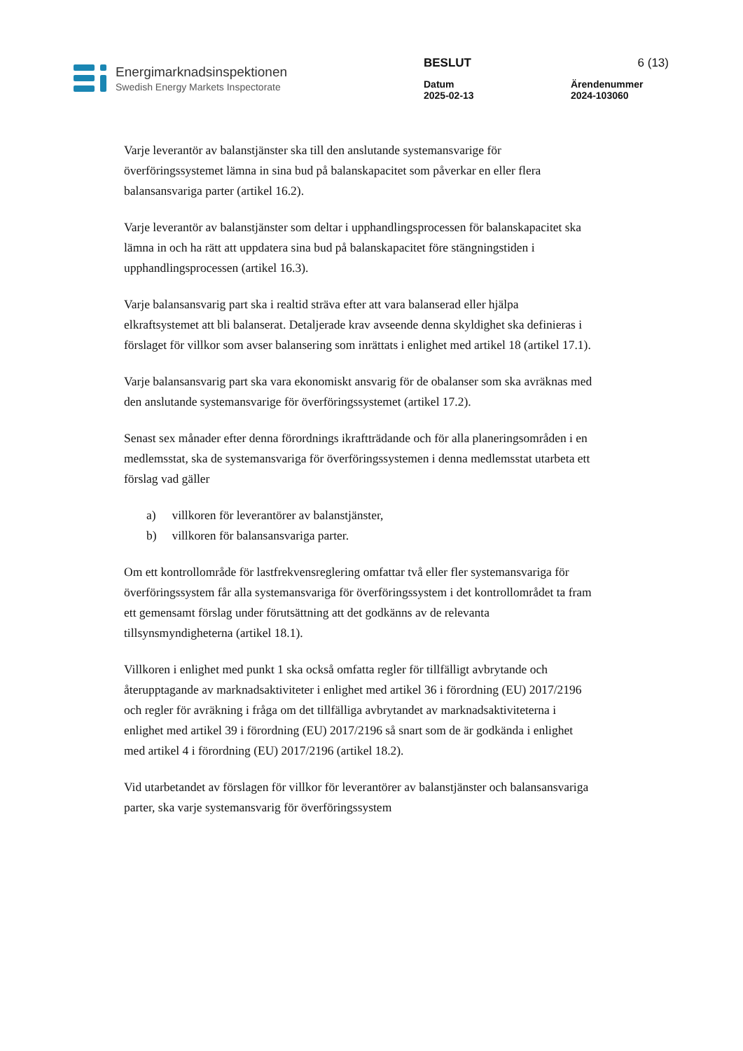Energimarknadsinspektionen
Swedish Energy Markets Inspectorate
BESLUT
6 (13)
Datum
2025-02-13
Ärendenummer
2024-103060
Varje leverantör av balanstjänster ska till den anslutande systemansvarige för överföringssystemet lämna in sina bud på balanskapacitet som påverkar en eller flera balansansvariga parter (artikel 16.2).
Varje leverantör av balanstjänster som deltar i upphandlingsprocessen för balanskapacitet ska lämna in och ha rätt att uppdatera sina bud på balanskapacitet före stängningstiden i upphandlingsprocessen (artikel 16.3).
Varje balansansvarig part ska i realtid sträva efter att vara balanserad eller hjälpa elkraftsystemet att bli balanserat. Detaljerade krav avseende denna skyldighet ska definieras i förslaget för villkor som avser balansering som inrättats i enlighet med artikel 18 (artikel 17.1).
Varje balansansvarig part ska vara ekonomiskt ansvarig för de obalanser som ska avräknas med den anslutande systemansvarige för överföringssystemet (artikel 17.2).
Senast sex månader efter denna förordnings ikraftträdande och för alla planeringsområden i en medlemsstat, ska de systemansvariga för överföringssystemen i denna medlemsstat utarbeta ett förslag vad gäller
a) villkoren för leverantörer av balanstjänster,
b) villkoren för balansansvariga parter.
Om ett kontrollområde för lastfrekvensreglering omfattar två eller fler systemansvariga för överföringssystem får alla systemansvariga för överföringssystem i det kontrollområdet ta fram ett gemensamt förslag under förutsättning att det godkänns av de relevanta tillsynsmyndigheterna (artikel 18.1).
Villkoren i enlighet med punkt 1 ska också omfatta regler för tillfälligt avbrytande och återupptagande av marknadsaktiviteter i enlighet med artikel 36 i förordning (EU) 2017/2196 och regler för avräkning i fråga om det tillfälliga avbrytandet av marknadsaktiviteterna i enlighet med artikel 39 i förordning (EU) 2017/2196 så snart som de är godkända i enlighet med artikel 4 i förordning (EU) 2017/2196 (artikel 18.2).
Vid utarbetandet av förslagen för villkor för leverantörer av balanstjänster och balansansvariga parter, ska varje systemansvarig för överföringssystem